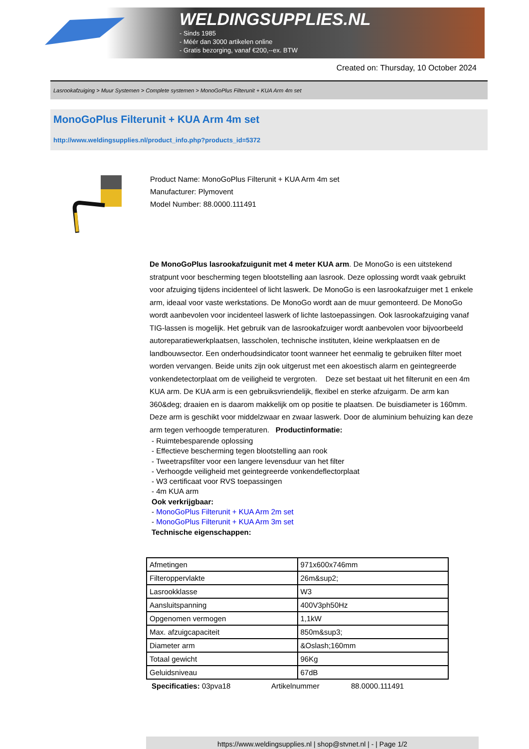WELDINGSUPPLIES.NL
- Sinds 1985
- Méér dan 3000 artikelen online
- Gratis bezorging, vanaf €200,--ex. BTW
Created on: Thursday, 10 October 2024
Lasrookafzuiging > Muur Systemen > Complete systemen > MonoGoPlus Filterunit + KUA Arm 4m set
MonoGoPlus Filterunit + KUA Arm 4m set
http://www.weldingsupplies.nl/product_info.php?products_id=5372
Product Name: MonoGoPlus Filterunit + KUA Arm 4m set
Manufacturer: Plymovent
Model Number: 88.0000.111491
De MonoGoPlus lasrookafzuigunit met 4 meter KUA arm. De MonoGo is een uitstekend stratpunt voor bescherming tegen blootstelling aan lasrook. Deze oplossing wordt vaak gebruikt voor afzuiging tijdens incidenteel of licht laswerk. De MonoGo is een lasrookafzuiger met 1 enkele arm, ideaal voor vaste werkstations. De MonoGo wordt aan de muur gemonteerd. De MonoGo wordt aanbevolen voor incidenteel laswerk of lichte lastoepassingen. Ook lasrookafzuiging vanaf TIG-lassen is mogelijk. Het gebruik van de lasrookafzuiger wordt aanbevolen voor bijvoorbeeld autoreparatiewerkplaatsen, lasscholen, technische instituten, kleine werkplaatsen en de landbouwsector. Een onderhoudsindicator toont wanneer het eenmalig te gebruiken filter moet worden vervangen. Beide units zijn ook uitgerust met een akoestisch alarm en geintegreerde vonkendetectorplaat om de veiligheid te vergroten. Deze set bestaat uit het filterunit en een 4m KUA arm. De KUA arm is een gebruiksvriendelijk, flexibel en sterke afzuigarm. De arm kan 360&deg; draaien en is daarom makkelijk om op positie te plaatsen. De buisdiameter is 160mm. Deze arm is geschikt voor middelzwaar en zwaar laswerk. Door de aluminium behuizing kan deze arm tegen verhoogde temperaturen. Productinformatie:
- Ruimtebesparende oplossing
- Effectieve bescherming tegen blootstelling aan rook
- Tweetrapsfilter voor een langere levensduur van het filter
- Verhoogde veiligheid met geintegreerde vonkendeflectorplaat
- W3 certificaat voor RVS toepassingen
- 4m KUA arm
Ook verkrijgbaar:
- MonoGoPlus Filterunit + KUA Arm 2m set
- MonoGoPlus Filterunit + KUA Arm 3m set
Technische eigenschappen:
| Afmetingen | 971x600x746mm |
| Filteroppervlakte | 26m&sup2; |
| Lasrookklasse | W3 |
| Aansluitspanning | 400V3ph50Hz |
| Opgenomen vermogen | 1,1kW |
| Max. afzuigcapaciteit | 850m&sup3; |
| Diameter arm | &Oslash;160mm |
| Totaal gewicht | 96Kg |
| Geluidsniveau | 67dB |
Specificaties: 03pva18 Artikelnummer 88.0000.111491
https://www.weldingsupplies.nl | shop@stvnet.nl | - | Page 1/2